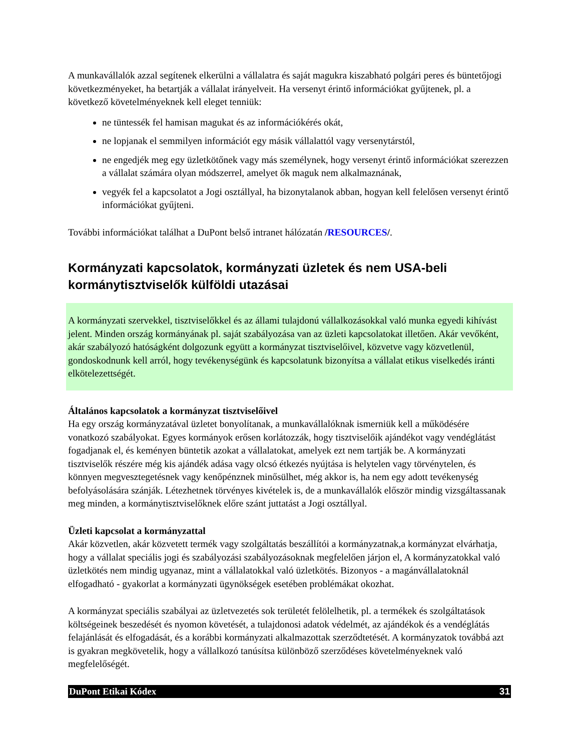A munkavállalók azzal segítenek elkerülni a vállalatra és saját magukra kiszabható polgári peres és büntetőjogi következményeket, ha betartják a vállalat irányelveit. Ha versenyt érintő információkat gyűjtenek, pl. a következő követelményeknek kell eleget tenniük:
ne tüntessék fel hamisan magukat és az információkérés okát,
ne lopjanak el semmilyen információt egy másik vállalattól vagy versenytárstól,
ne engedjék meg egy üzletkötőnek vagy más személynek, hogy versenyt érintő információkat szerezzen a vállalat számára olyan módszerrel, amelyet ők maguk nem alkalmaznának,
vegyék fel a kapcsolatot a Jogi osztállyal, ha bizonytalanok abban, hogyan kell felelősen versenyt érintő információkat gyűjteni.
További információkat találhat a DuPont belső intranet hálózatán /RESOURCES/.
Kormányzati kapcsolatok, kormányzati üzletek és nem USA-beli kormánytisztviselők külföldi utazásai
A kormányzati szervekkel, tisztviselőkkel és az állami tulajdonú vállalkozásokkal való munka egyedi kihívást jelent. Minden ország kormányának pl. saját szabályozása van az üzleti kapcsolatokat illetően. Akár vevőként, akár szabályozó hatóságként dolgozunk együtt a kormányzat tisztviselőivel, közvetve vagy közvetlenül, gondoskodnunk kell arról, hogy tevékenységünk és kapcsolatunk bizonyítsa a vállalat etikus viselkedés iránti elkötelezettségét.
Általános kapcsolatok a kormányzat tisztviselőivel
Ha egy ország kormányzatával üzletet bonyolítanak, a munkavállalóknak ismerniük kell a működésére vonatkozó szabályokat. Egyes kormányok erősen korlátozzák, hogy tisztviselőik ajándékot vagy vendéglátást fogadjanak el, és keményen büntetik azokat a vállalatokat, amelyek ezt nem tartják be. A kormányzati tisztviselők részére még kis ajándék adása vagy olcsó étkezés nyújtása is helytelen vagy törvénytelen, és könnyen megvesztegetésnek vagy kenőpénznek minősülhet, még akkor is, ha nem egy adott tevékenység befolyásolására szánják. Létezhetnek törvényes kivételek is, de a munkavállalók először mindig vizsgáltassanak meg minden, a kormánytisztviselőknek előre szánt juttatást a Jogi osztállyal.
Üzleti kapcsolat a kormányzattal
Akár közvetlen, akár közvetett termék vagy szolgáltatás beszállítói a kormányzatnak,a kormányzat elvárhatja, hogy a vállalat speciális jogi és szabályozási szabályozásoknak megfelelően járjon el, A kormányzatokkal való üzletkötés nem mindig ugyanaz, mint a vállalatokkal való üzletkötés. Bizonyos - a magánvállalatoknál elfogadható - gyakorlat a kormányzati ügynökségek esetében problémákat okozhat.
A kormányzat speciális szabályai az üzletvezetés sok területét felölelhetik, pl. a termékek és szolgáltatások költségeinek beszedését és nyomon követését, a tulajdonosi adatok védelmét, az ajándékok és a vendéglátás felajánlását és elfogadását, és a korábbi kormányzati alkalmazottak szerződtetését. A kormányzatok továbbá azt is gyakran megkövetelik, hogy a vállalkozó tanúsítsa különböző szerződéses követelményeknek való megfelelőségét.
DuPont Etikai Kódex 31